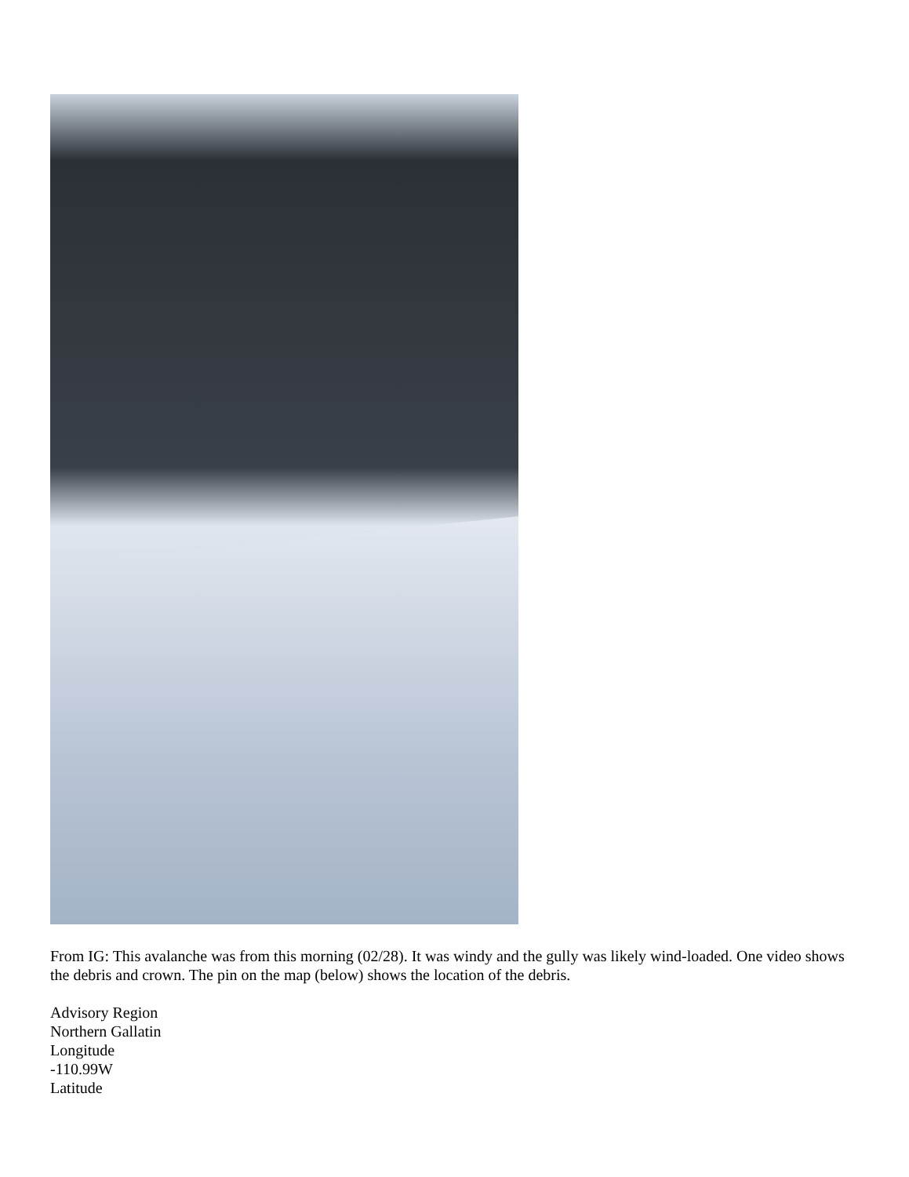From IG: This avalanche was from this morning (02/28). It was windy and the gully was likely wind-loaded. One video shows the debris and crown. The pin on the map (below) shows the location of the debris.
Advisory Region
Northern Gallatin
Longitude
-110.99W
Latitude